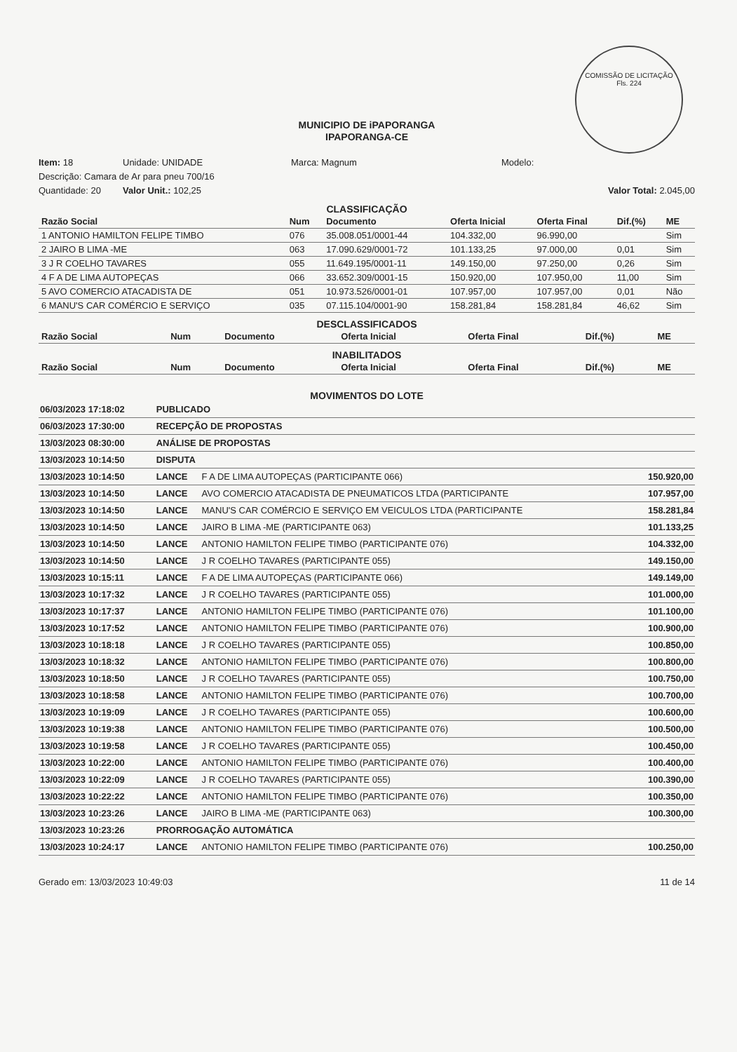COMISSÃO DE LICITAÇÃO
Fls. 224
MUNICIPIO DE iPAPORANGA
IPAPORANGA-CE
Item: 18 Unidade: UNIDADE Marca: Magnum Modelo: Descrição: Camara de Ar para pneu 700/16 Quantidade: 20 Valor Unit.: 102,25 Valor Total: 2.045,00
CLASSIFICAÇÃO
| Razão Social | Num | Documento | Oferta Inicial | Oferta Final | Dif.(%) | ME |
| --- | --- | --- | --- | --- | --- | --- |
| 1 ANTONIO HAMILTON FELIPE TIMBO | 076 | 35.008.051/0001-44 | 104.332,00 | 96.990,00 | | Sim |
| 2 JAIRO B LIMA -ME | 063 | 17.090.629/0001-72 | 101.133,25 | 97.000,00 | 0,01 | Sim |
| 3 J R COELHO TAVARES | 055 | 11.649.195/0001-11 | 149.150,00 | 97.250,00 | 0,26 | Sim |
| 4 F A DE LIMA AUTOPEÇAS | 066 | 33.652.309/0001-15 | 150.920,00 | 107.950,00 | 11,00 | Sim |
| 5 AVO COMERCIO ATACADISTA DE | 051 | 10.973.526/0001-01 | 107.957,00 | 107.957,00 | 0,01 | Não |
| 6 MANU'S CAR COMÉRCIO E SERVIÇO | 035 | 07.115.104/0001-90 | 158.281,84 | 158.281,84 | 46,62 | Sim |
DESCLASSIFICADOS
| Razão Social | Num | Documento | Oferta Inicial | Oferta Final | Dif.(%) | ME |
| --- | --- | --- | --- | --- | --- | --- |
INABILITADOS
| Razão Social | Num | Documento | Oferta Inicial | Oferta Final | Dif.(%) | ME |
| --- | --- | --- | --- | --- | --- | --- |
MOVIMENTOS DO LOTE
| 06/03/2023 17:18:02 | PUBLICADO | | |
| 06/03/2023 17:30:00 | RECEPÇÃO DE PROPOSTAS | | |
| 13/03/2023 08:30:00 | ANÁLISE DE PROPOSTAS | | |
| 13/03/2023 10:14:50 | DISPUTA | | |
| 13/03/2023 10:14:50 | LANCE | F A DE LIMA AUTOPEÇAS (PARTICIPANTE 066) | 150.920,00 |
| 13/03/2023 10:14:50 | LANCE | AVO COMERCIO ATACADISTA DE PNEUMATICOS LTDA (PARTICIPANTE | 107.957,00 |
| 13/03/2023 10:14:50 | LANCE | MANU'S CAR COMÉRCIO E SERVIÇO EM VEICULOS LTDA (PARTICIPANTE | 158.281,84 |
| 13/03/2023 10:14:50 | LANCE | JAIRO B LIMA -ME (PARTICIPANTE 063) | 101.133,25 |
| 13/03/2023 10:14:50 | LANCE | ANTONIO HAMILTON FELIPE TIMBO (PARTICIPANTE 076) | 104.332,00 |
| 13/03/2023 10:14:50 | LANCE | J R COELHO TAVARES (PARTICIPANTE 055) | 149.150,00 |
| 13/03/2023 10:15:11 | LANCE | F A DE LIMA AUTOPEÇAS (PARTICIPANTE 066) | 149.149,00 |
| 13/03/2023 10:17:32 | LANCE | J R COELHO TAVARES (PARTICIPANTE 055) | 101.000,00 |
| 13/03/2023 10:17:37 | LANCE | ANTONIO HAMILTON FELIPE TIMBO (PARTICIPANTE 076) | 101.100,00 |
| 13/03/2023 10:17:52 | LANCE | ANTONIO HAMILTON FELIPE TIMBO (PARTICIPANTE 076) | 100.900,00 |
| 13/03/2023 10:18:18 | LANCE | J R COELHO TAVARES (PARTICIPANTE 055) | 100.850,00 |
| 13/03/2023 10:18:32 | LANCE | ANTONIO HAMILTON FELIPE TIMBO (PARTICIPANTE 076) | 100.800,00 |
| 13/03/2023 10:18:50 | LANCE | J R COELHO TAVARES (PARTICIPANTE 055) | 100.750,00 |
| 13/03/2023 10:18:58 | LANCE | ANTONIO HAMILTON FELIPE TIMBO (PARTICIPANTE 076) | 100.700,00 |
| 13/03/2023 10:19:09 | LANCE | J R COELHO TAVARES (PARTICIPANTE 055) | 100.600,00 |
| 13/03/2023 10:19:38 | LANCE | ANTONIO HAMILTON FELIPE TIMBO (PARTICIPANTE 076) | 100.500,00 |
| 13/03/2023 10:19:58 | LANCE | J R COELHO TAVARES (PARTICIPANTE 055) | 100.450,00 |
| 13/03/2023 10:22:00 | LANCE | ANTONIO HAMILTON FELIPE TIMBO (PARTICIPANTE 076) | 100.400,00 |
| 13/03/2023 10:22:09 | LANCE | J R COELHO TAVARES (PARTICIPANTE 055) | 100.390,00 |
| 13/03/2023 10:22:22 | LANCE | ANTONIO HAMILTON FELIPE TIMBO (PARTICIPANTE 076) | 100.350,00 |
| 13/03/2023 10:23:26 | LANCE | JAIRO B LIMA -ME (PARTICIPANTE 063) | 100.300,00 |
| 13/03/2023 10:23:26 | PRORROGAÇÃO AUTOMÁTICA | | |
| 13/03/2023 10:24:17 | LANCE | ANTONIO HAMILTON FELIPE TIMBO (PARTICIPANTE 076) | 100.250,00 |
Gerado em: 13/03/2023 10:49:03 11 de 14